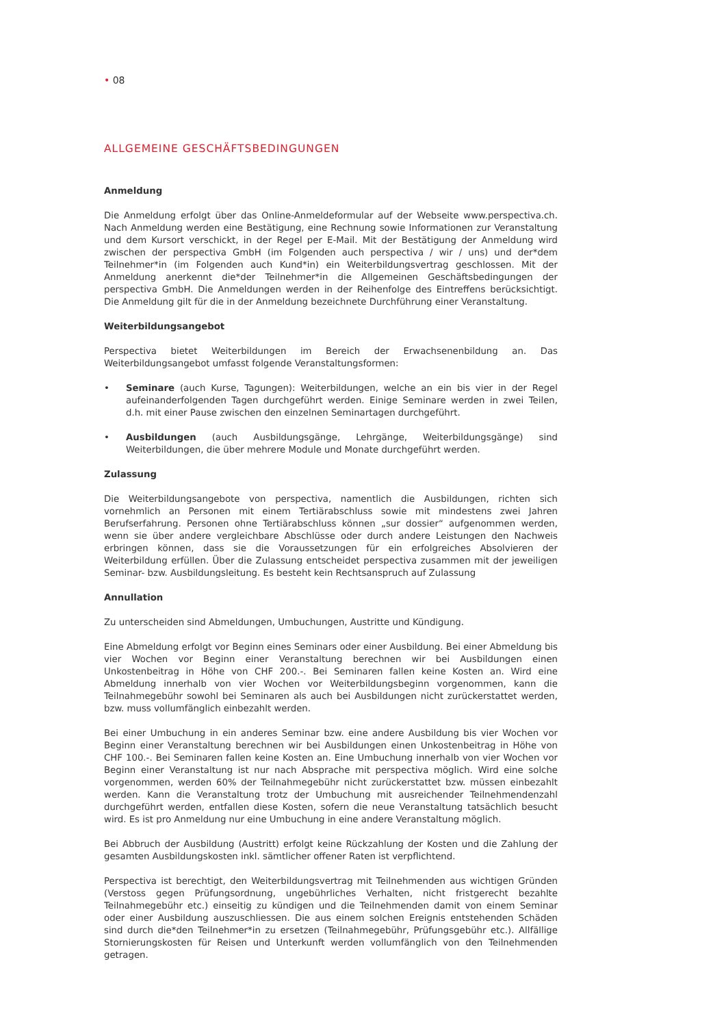• 08
ALLGEMEINE GESCHÄFTSBEDINGUNGEN
Anmeldung
Die Anmeldung erfolgt über das Online-Anmeldeformular auf der Webseite www.perspectiva.ch. Nach Anmeldung werden eine Bestätigung, eine Rechnung sowie Informationen zur Veranstaltung und dem Kursort verschickt, in der Regel per E-Mail. Mit der Bestätigung der Anmeldung wird zwischen der perspectiva GmbH (im Folgenden auch perspectiva / wir / uns) und der*dem Teilnehmer*in (im Folgenden auch Kund*in) ein Weiterbildungsvertrag geschlossen. Mit der Anmeldung anerkennt die*der Teilnehmer*in die Allgemeinen Geschäftsbedingungen der perspectiva GmbH. Die Anmeldungen werden in der Reihenfolge des Eintreffens berücksichtigt. Die Anmeldung gilt für die in der Anmeldung bezeichnete Durchführung einer Veranstaltung.
Weiterbildungsangebot
Perspectiva bietet Weiterbildungen im Bereich der Erwachsenenbildung an. Das Weiterbildungsangebot umfasst folgende Veranstaltungsformen:
• Seminare (auch Kurse, Tagungen): Weiterbildungen, welche an ein bis vier in der Regel aufeinanderfolgenden Tagen durchgeführt werden. Einige Seminare werden in zwei Teilen, d.h. mit einer Pause zwischen den einzelnen Seminartagen durchgeführt.
• Ausbildungen (auch Ausbildungsgänge, Lehrgänge, Weiterbildungsgänge) sind Weiterbildungen, die über mehrere Module und Monate durchgeführt werden.
Zulassung
Die Weiterbildungsangebote von perspectiva, namentlich die Ausbildungen, richten sich vornehmlich an Personen mit einem Tertiärabschluss sowie mit mindestens zwei Jahren Berufserfahrung. Personen ohne Tertiärabschluss können „sur dossier“ aufgenommen werden, wenn sie über andere vergleichbare Abschlüsse oder durch andere Leistungen den Nachweis erbringen können, dass sie die Voraussetzungen für ein erfolgreiches Absolvieren der Weiterbildung erfüllen. Über die Zulassung entscheidet perspectiva zusammen mit der jeweiligen Seminar- bzw. Ausbildungsleitung. Es besteht kein Rechtsanspruch auf Zulassung
Annullation
Zu unterscheiden sind Abmeldungen, Umbuchungen, Austritte und Kündigung.
Eine Abmeldung erfolgt vor Beginn eines Seminars oder einer Ausbildung. Bei einer Abmeldung bis vier Wochen vor Beginn einer Veranstaltung berechnen wir bei Ausbildungen einen Unkostenbeitrag in Höhe von CHF 200.-. Bei Seminaren fallen keine Kosten an. Wird eine Abmeldung innerhalb von vier Wochen vor Weiterbildungsbeginn vorgenommen, kann die Teilnahmegebühr sowohl bei Seminaren als auch bei Ausbildungen nicht zurückerstattet werden, bzw. muss vollumfänglich einbezahlt werden.
Bei einer Umbuchung in ein anderes Seminar bzw. eine andere Ausbildung bis vier Wochen vor Beginn einer Veranstaltung berechnen wir bei Ausbildungen einen Unkostenbeitrag in Höhe von CHF 100.-. Bei Seminaren fallen keine Kosten an. Eine Umbuchung innerhalb von vier Wochen vor Beginn einer Veranstaltung ist nur nach Absprache mit perspectiva möglich. Wird eine solche vorgenommen, werden 60% der Teilnahmegebühr nicht zurückerstattet bzw. müssen einbezahlt werden. Kann die Veranstaltung trotz der Umbuchung mit ausreichender Teilnehmendenzahl durchgeführt werden, entfallen diese Kosten, sofern die neue Veranstaltung tatsächlich besucht wird. Es ist pro Anmeldung nur eine Umbuchung in eine andere Veranstaltung möglich.
Bei Abbruch der Ausbildung (Austritt) erfolgt keine Rückzahlung der Kosten und die Zahlung der gesamten Ausbildungskosten inkl. sämtlicher offener Raten ist verpflichtend.
Perspectiva ist berechtigt, den Weiterbildungsvertrag mit Teilnehmenden aus wichtigen Gründen (Verstoss gegen Prüfungsordnung, ungebührliches Verhalten, nicht fristgerecht bezahlte Teilnahmegebühr etc.) einseitig zu kündigen und die Teilnehmenden damit von einem Seminar oder einer Ausbildung auszuschliessen. Die aus einem solchen Ereignis entstehenden Schäden sind durch die*den Teilnehmer*in zu ersetzen (Teilnahmegebühr, Prüfungsgebühr etc.). Allfällige Stornierungskosten für Reisen und Unterkunft werden vollumfänglich von den Teilnehmenden getragen.